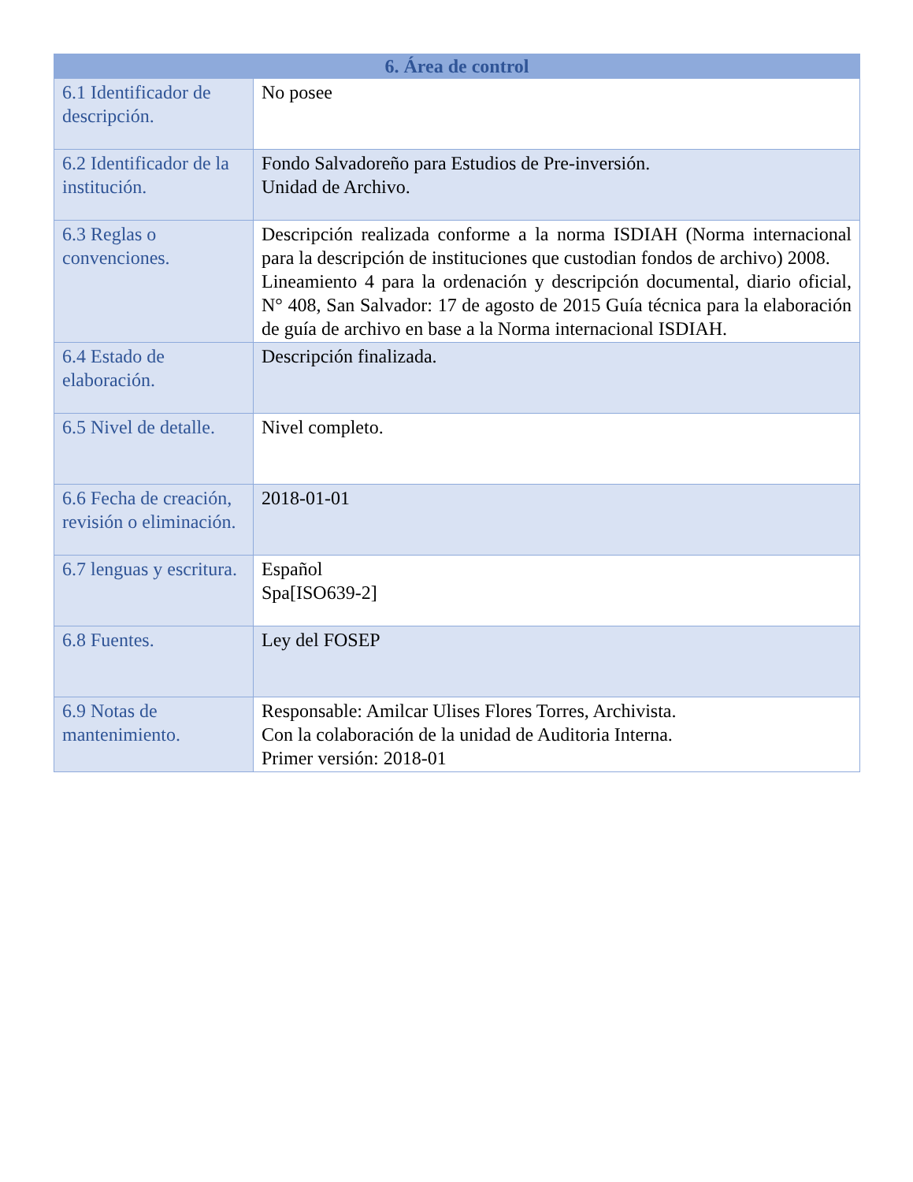| 6. Área de control | |
| --- | --- |
| 6.1 Identificador de descripción. | No posee |
| 6.2 Identificador de la institución. | Fondo Salvadoreño para Estudios de Pre-inversión. Unidad de Archivo. |
| 6.3 Reglas o convenciones. | Descripción realizada conforme a la norma ISDIAH (Norma internacional para la descripción de instituciones que custodian fondos de archivo) 2008. Lineamiento 4 para la ordenación y descripción documental, diario oficial, N° 408, San Salvador: 17 de agosto de 2015 Guía técnica para la elaboración de guía de archivo en base a la Norma internacional ISDIAH. |
| 6.4 Estado de elaboración. | Descripción finalizada. |
| 6.5 Nivel de detalle. | Nivel completo. |
| 6.6 Fecha de creación, revisión o eliminación. | 2018-01-01 |
| 6.7 lenguas y escritura. | Español Spa[ISO639-2] |
| 6.8 Fuentes. | Ley del FOSEP |
| 6.9 Notas de mantenimiento. | Responsable: Amilcar Ulises Flores Torres, Archivista. Con la colaboración de la unidad de Auditoria Interna. Primer versión: 2018-01 |